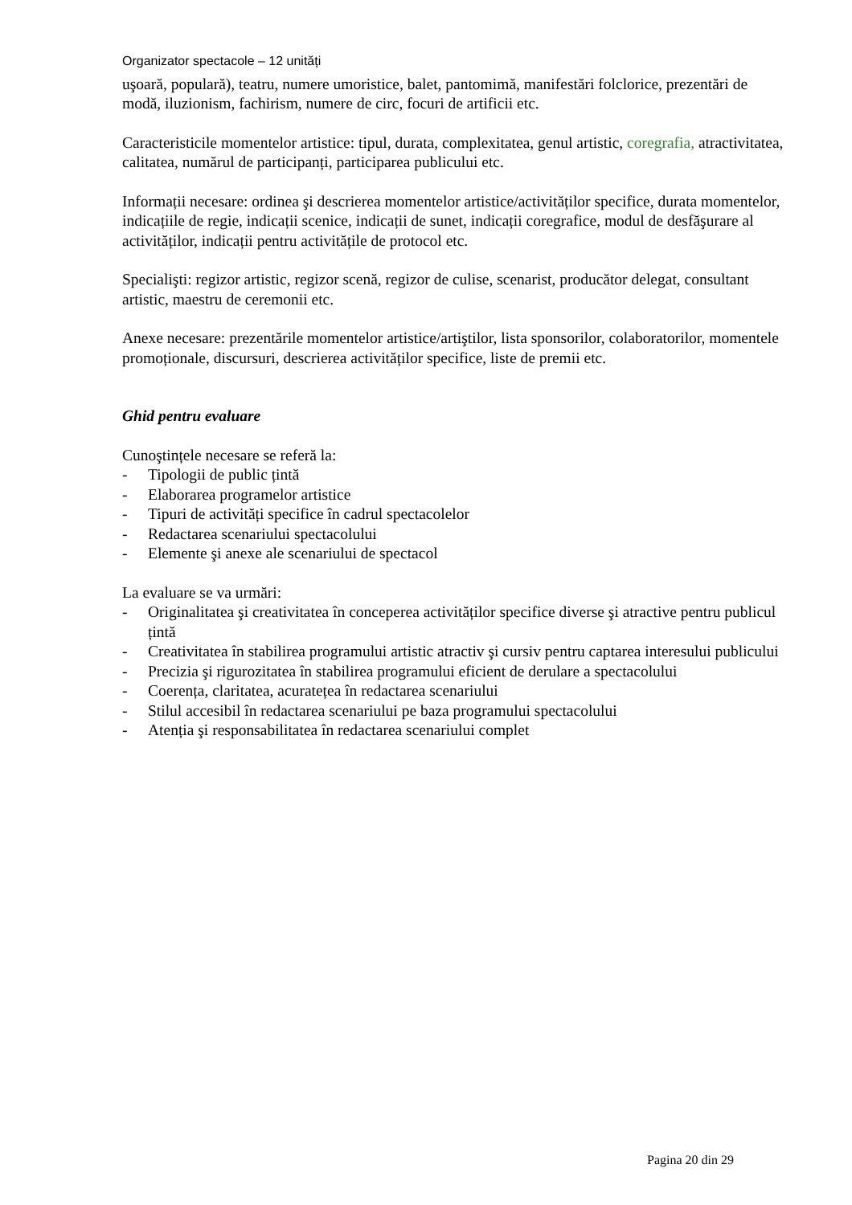Organizator spectacole – 12 unități
uşoară, populară), teatru, numere umoristice, balet, pantomimă, manifestări folclorice, prezentări de modă, iluzionism, fachirism, numere de circ, focuri de artificii etc.
Caracteristicile momentelor artistice: tipul, durata, complexitatea, genul artistic, coregrafia, atractivitatea, calitatea, numărul de participanți, participarea publicului etc.
Informații necesare: ordinea şi descrierea momentelor artistice/activităților specifice, durata momentelor, indicațiile de regie, indicații scenice, indicații de sunet, indicații coregrafice, modul de desfăşurare al activităților, indicații pentru activitățile de protocol etc.
Specialişti: regizor artistic, regizor scenă, regizor de culise, scenarist, producător delegat, consultant artistic, maestru de ceremonii etc.
Anexe necesare: prezentările momentelor artistice/artiştilor, lista sponsorilor, colaboratorilor, momentele promoționale, discursuri, descrierea activităților specifice, liste de premii etc.
Ghid pentru evaluare
Cunoştințele necesare se referă la:
- Tipologii de public țintă
- Elaborarea programelor artistice
- Tipuri de activități specifice în cadrul spectacolelor
- Redactarea scenariului spectacolului
- Elemente şi anexe ale scenariului de spectacol
La evaluare se va urmări:
- Originalitatea şi creativitatea în conceperea activităților specifice diverse şi atractive pentru publicul țintă
- Creativitatea în stabilirea programului artistic atractiv şi cursiv pentru captarea interesului publicului
- Precizia şi rigurozitatea în stabilirea programului eficient de derulare a spectacolului
- Coerența, claritatea, acuratețea în redactarea scenariului
- Stilul accesibil în redactarea scenariului pe baza programului spectacolului
- Atenția şi responsabilitatea în redactarea scenariului complet
Pagina 20 din 29